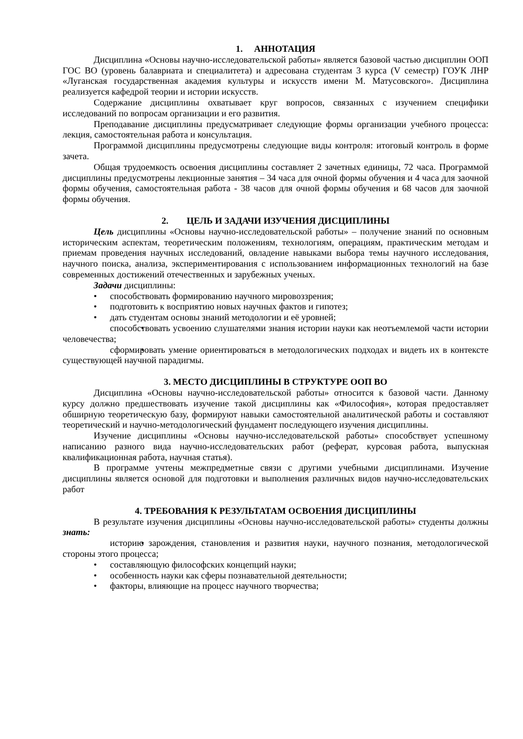1. АННОТАЦИЯ
Дисциплина «Основы научно-исследовательской работы» является базовой частью дисциплин ООП ГОС ВО (уровень балавриата и специалитета) и адресована студентам 3 курса (V семестр) ГОУК ЛНР «Луганская государственная академия культуры и искусств имени М. Матусовского». Дисциплина реализуется кафедрой теории и истории искусств.
Содержание дисциплины охватывает круг вопросов, связанных с изучением специфики исследований по вопросам организации и его развития.
Преподавание дисциплины предусматривает следующие формы организации учебного процесса: лекция, самостоятельная работа и консультация.
Программой дисциплины предусмотрены следующие виды контроля: итоговый контроль в форме зачета.
Общая трудоемкость освоения дисциплины составляет 2 зачетных единицы, 72 часа. Программой дисциплины предусмотрены лекционные занятия – 34 часа для очной формы обучения и 4 часа для заочной формы обучения, самостоятельная работа - 38 часов для очной формы обучения и 68 часов для заочной формы обучения.
2. ЦЕЛЬ И ЗАДАЧИ ИЗУЧЕНИЯ ДИСЦИПЛИНЫ
Цель дисциплины «Основы научно-исследовательской работы» – получение знаний по основным историческим аспектам, теоретическим положениям, технологиям, операциям, практическим методам и приемам проведения научных исследований, овладение навыками выбора темы научного исследования, научного поиска, анализа, экспериментирования с использованием информационных технологий на базе современных достижений отечественных и зарубежных ученых.
Задачи дисциплины:
способствовать формированию научного мировоззрения;
подготовить к восприятию новых научных фактов и гипотез;
дать студентам основы знаний методологии и её уровней;
способствовать усвоению слушателями знания истории науки как неотъемлемой части истории человечества;
сформировать умение ориентироваться в методологических подходах и видеть их в контексте существующей научной парадигмы.
3. МЕСТО ДИСЦИПЛИНЫ В СТРУКТУРЕ ООП ВО
Дисциплина «Основы научно-исследовательской работы» относится к базовой части. Данному курсу должно предшествовать изучение такой дисциплины как «Философия», которая предоставляет обширную теоретическую базу, формируют навыки самостоятельной аналитической работы и составляют теоретический и научно-методологический фундамент последующего изучения дисциплины.
Изучение дисциплины «Основы научно-исследовательской работы» способствует успешному написанию разного вида научно-исследовательских работ (реферат, курсовая работа, выпускная квалификационная работа, научная статья).
В программе учтены межпредметные связи с другими учебными дисциплинами. Изучение дисциплины является основой для подготовки и выполнения различных видов научно-исследовательских работ
4. ТРЕБОВАНИЯ К РЕЗУЛЬТАТАМ ОСВОЕНИЯ ДИСЦИПЛИНЫ
В результате изучения дисциплины «Основы научно-исследовательской работы» студенты должны знать:
историю зарождения, становления и развития науки, научного познания, методологической стороны этого процесса;
составляющую философских концепций науки;
особенность науки как сферы познавательной деятельности;
факторы, влияющие на процесс научного творчества;